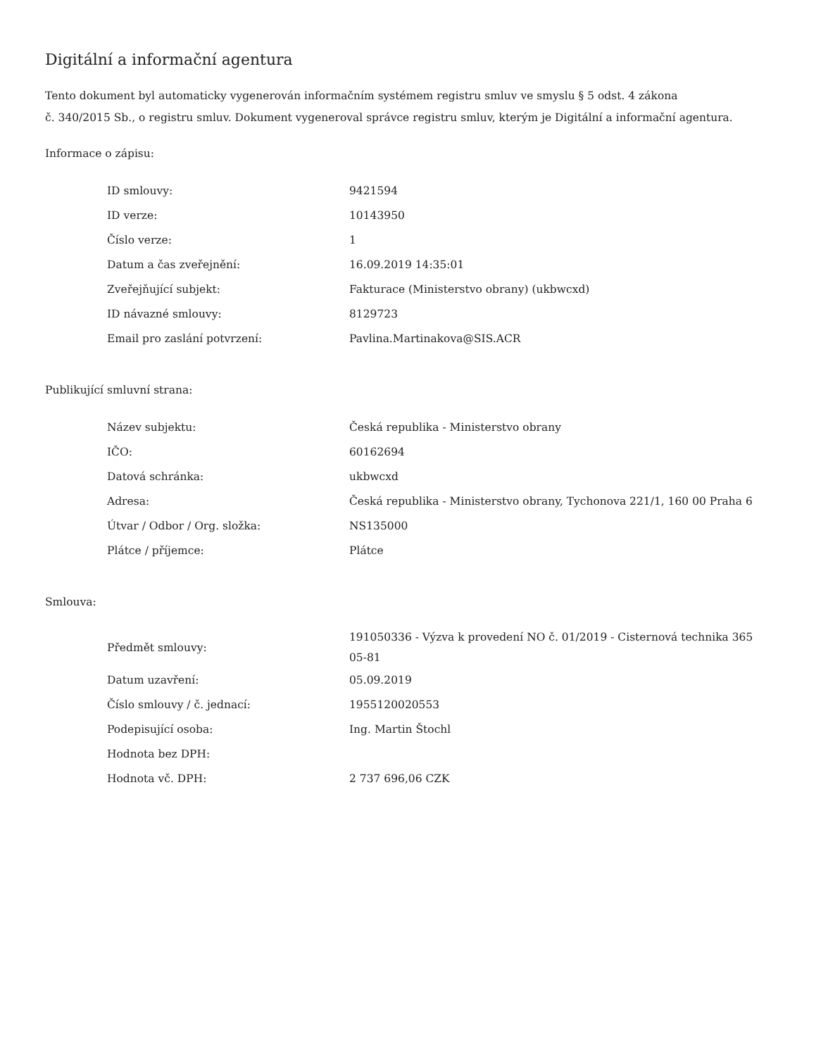Digitální a informační agentura
Tento dokument byl automaticky vygenerován informačním systémem registru smluv ve smyslu § 5 odst. 4 zákona
č. 340/2015 Sb., o registru smluv. Dokument vygeneroval správce registru smluv, kterým je Digitální a informační agentura.
Informace o zápisu:
| ID smlouvy: | 9421594 |
| ID verze: | 10143950 |
| Číslo verze: | 1 |
| Datum a čas zveřejnění: | 16.09.2019 14:35:01 |
| Zveřejňující subjekt: | Fakturace (Ministerstvo obrany) (ukbwcxd) |
| ID návazné smlouvy: | 8129723 |
| Email pro zaslání potvrzení: | Pavlina.Martinakova@SIS.ACR |
Publikující smluvní strana:
| Název subjektu: | Česká republika - Ministerstvo obrany |
| IČO: | 60162694 |
| Datová schránka: | ukbwcxd |
| Adresa: | Česká republika - Ministerstvo obrany, Tychonova 221/1, 160 00 Praha 6 |
| Útvar / Odbor / Org. složka: | NS135000 |
| Plátce / příjemce: | Plátce |
Smlouva:
| Předmět smlouvy: | 191050336 - Výzva k provedení NO č. 01/2019 - Cisternová technika 365 05-81 |
| Datum uzavření: | 05.09.2019 |
| Číslo smlouvy / č. jednací: | 1955120020553 |
| Podepisující osoba: | Ing. Martin Štochl |
| Hodnota bez DPH: | |
| Hodnota vč. DPH: | 2 737 696,06 CZK |